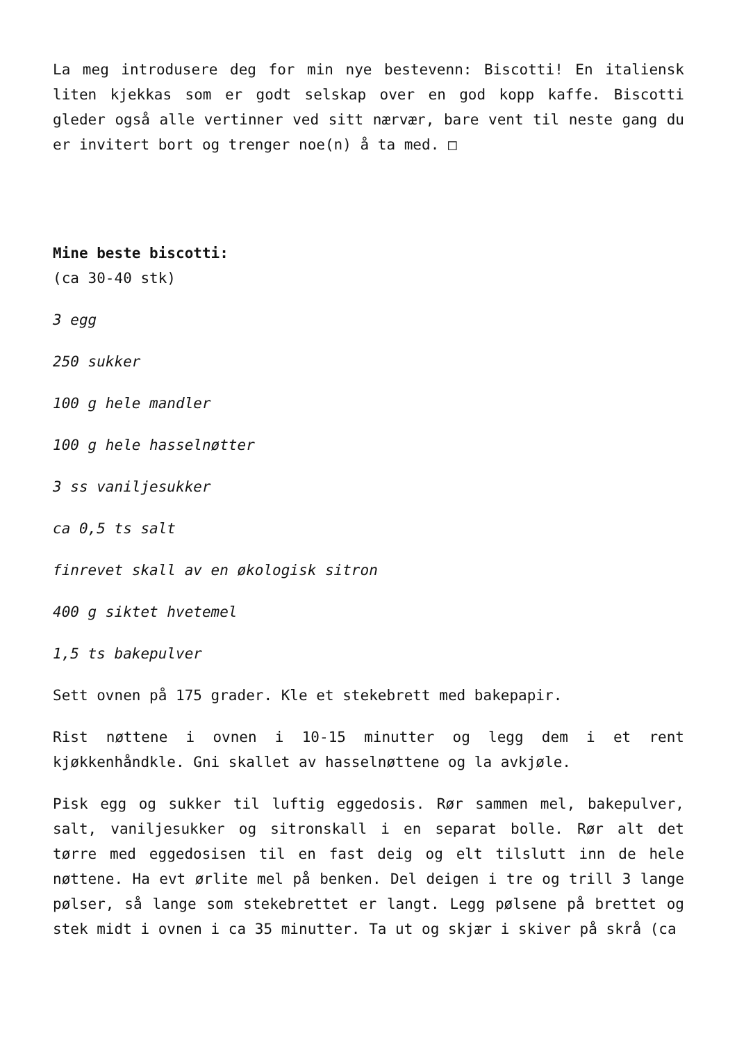La meg introdusere deg for min nye bestevenn: Biscotti! En italiensk liten kjekkas som er godt selskap over en god kopp kaffe. Biscotti gleder også alle vertinner ved sitt nærvær, bare vent til neste gang du er invitert bort og trenger noe(n) å ta med. □
Mine beste biscotti:
(ca 30-40 stk)
3 egg
250 sukker
100 g hele mandler
100 g hele hasselnøtter
3 ss vaniljesukker
ca 0,5 ts salt
finrevet skall av en økologisk sitron
400 g siktet hvetemel
1,5 ts bakepulver
Sett ovnen på 175 grader. Kle et stekebrett med bakepapir.
Rist nøttene i ovnen i 10-15 minutter og legg dem i et rent kjøkkenhåndkle. Gni skallet av hasselnøttene og la avkjøle.
Pisk egg og sukker til luftig eggedosis. Rør sammen mel, bakepulver, salt, vaniljesukker og sitronskall i en separat bolle. Rør alt det tørre med eggedosisen til en fast deig og elt tilslutt inn de hele nøttene. Ha evt ørlite mel på benken. Del deigen i tre og trill 3 lange pølser, så lange som stekebrettet er langt. Legg pølsene på brettet og stek midt i ovnen i ca 35 minutter. Ta ut og skjær i skiver på skrå (ca